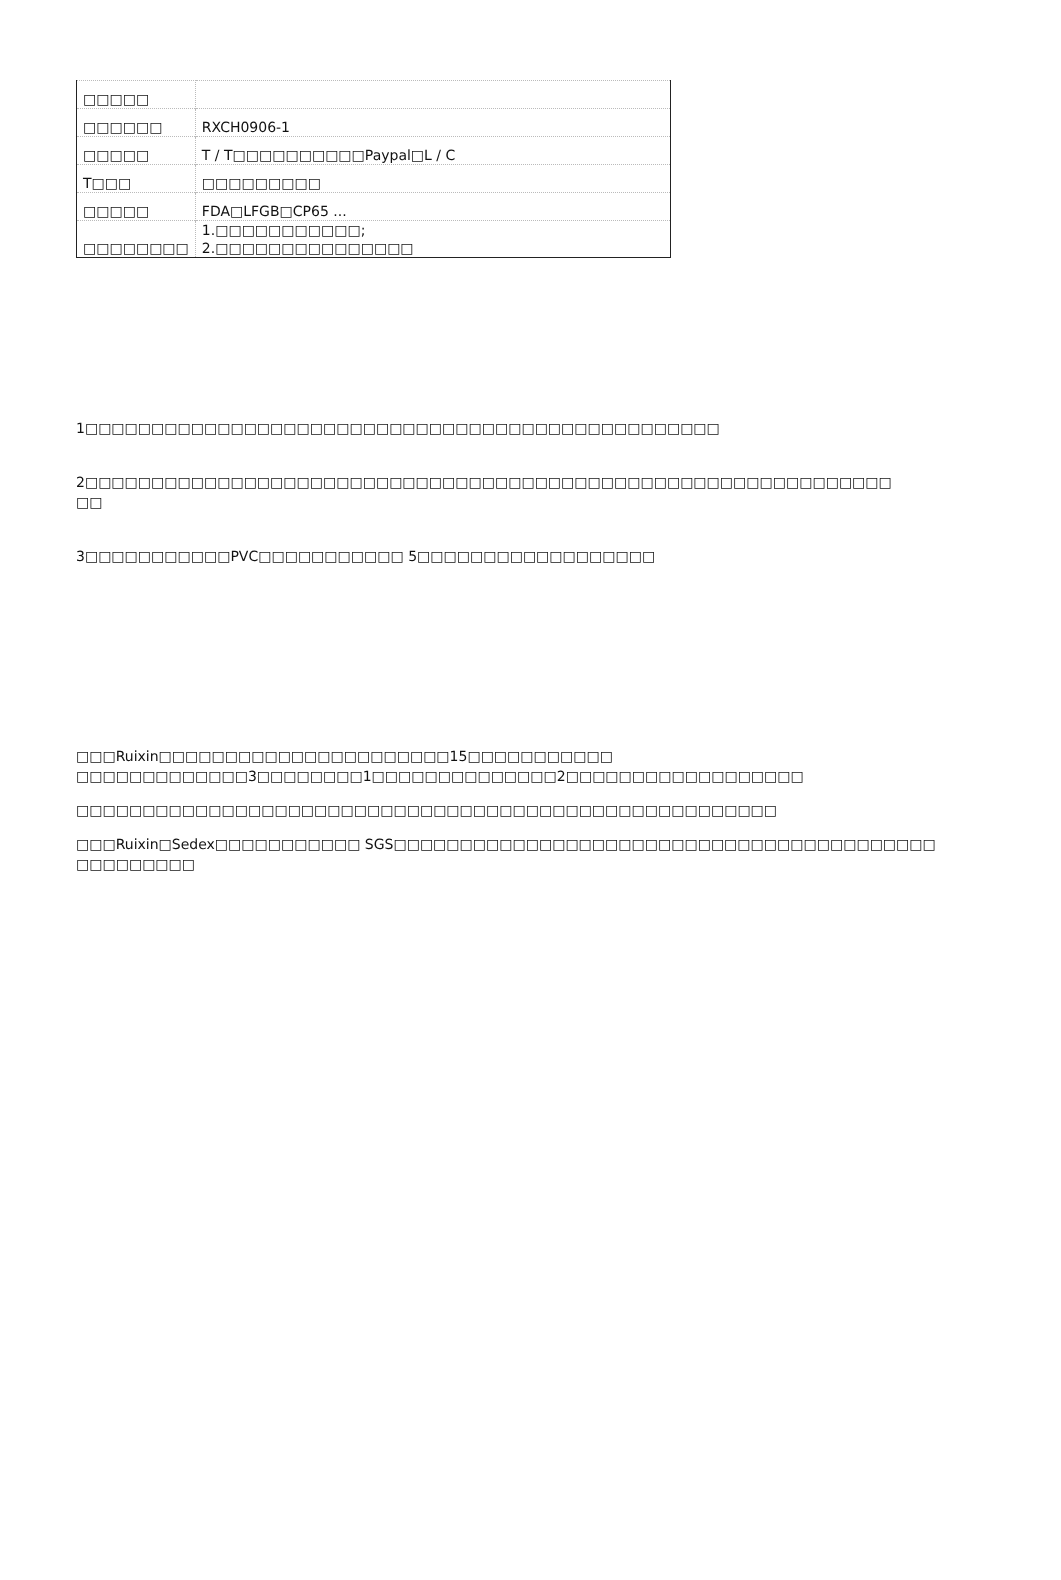| □□□□□ | |
| □□□□□□ | RXCH0906-1 |
| □□□□□ | T / T□□□□□□□□□□Paypal□L / C |
| T□□□ | □□□□□□□□□ |
| □□□□□ | FDA□LFGB□CP65 ... |
| □□□□□□□□ | 1.□□□□□□□□□□□; 2.□□□□□□□□□□□□□□□ |
1□□□□□□□□□□□□□□□□□□□□□□□□□□□□□□□□□□□□□□□□□□□□□□□□
2□□□□□□□□□□□□□□□□□□□□□□□□□□□□□□□□□□□□□□□□□□□□□□□□□□□□□□□□□□□□□
□□
3□□□□□□□□□□□PVC□□□□□□□□□□□ 5□□□□□□□□□□□□□□□□□□
□□□Ruixin□□□□□□□□□□□□□□□□□□□□□□15□□□□□□□□□□□
□□□□□□□□□□□□□3□□□□□□□□1□□□□□□□□□□□□□□2□□□□□□□□□□□□□□□□□□
□□□□□□□□□□□□□□□□□□□□□□□□□□□□□□□□□□□□□□□□□□□□□□□□□□□□□
□□□Ruixin□Sedex□□□□□□□□□□□ SGS□□□□□□□□□□□□□□□□□□□□□□□□□□□□□□□□□□□□□□□□□
□□□□□□□□□